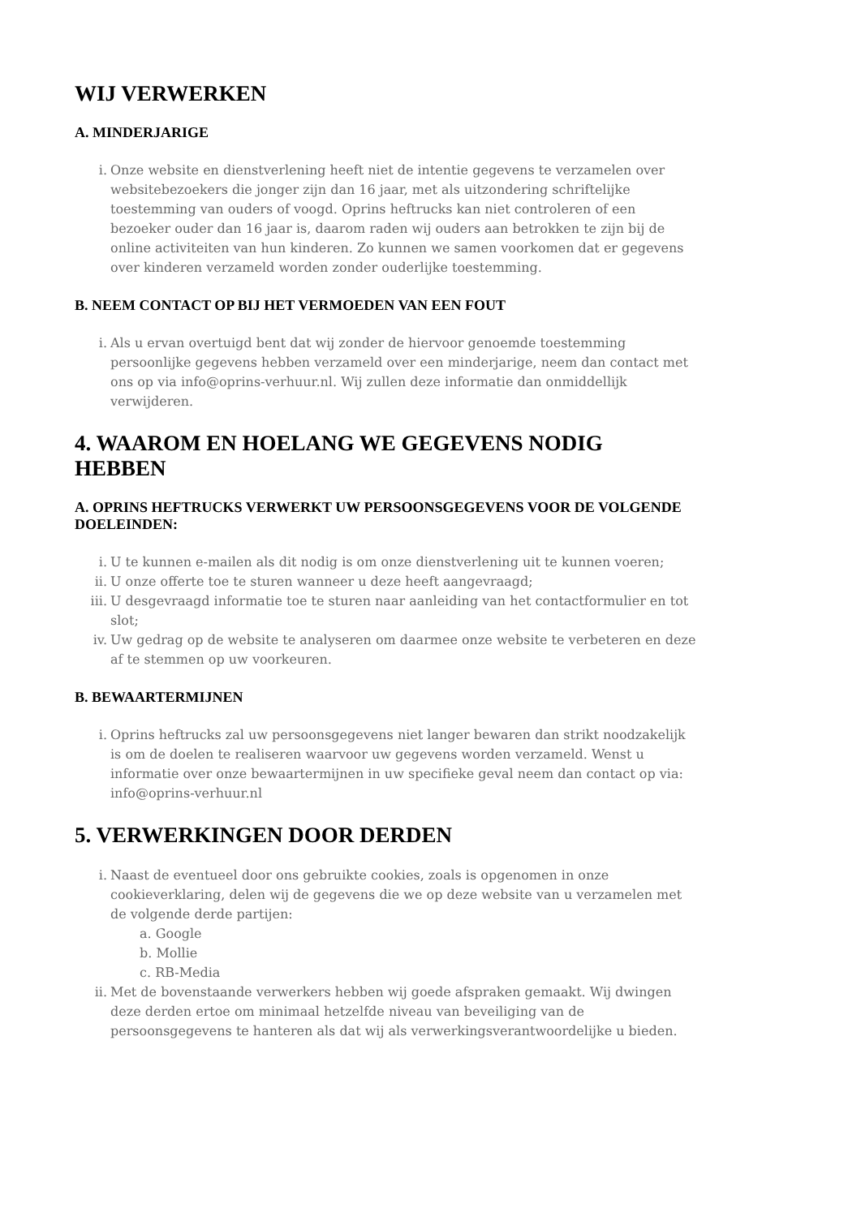WIJ VERWERKEN
A. MINDERJARIGE
i. Onze website en dienstverlening heeft niet de intentie gegevens te verzamelen over websitebezoekers die jonger zijn dan 16 jaar, met als uitzondering schriftelijke toestemming van ouders of voogd. Oprins heftrucks kan niet controleren of een bezoeker ouder dan 16 jaar is, daarom raden wij ouders aan betrokken te zijn bij de online activiteiten van hun kinderen. Zo kunnen we samen voorkomen dat er gegevens over kinderen verzameld worden zonder ouderlijke toestemming.
B. NEEM CONTACT OP BIJ HET VERMOEDEN VAN EEN FOUT
i. Als u ervan overtuigd bent dat wij zonder de hiervoor genoemde toestemming persoonlijke gegevens hebben verzameld over een minderjarige, neem dan contact met ons op via info@oprins-verhuur.nl. Wij zullen deze informatie dan onmiddellijk verwijderen.
4. WAAROM EN HOELANG WE GEGEVENS NODIG HEBBEN
A. OPRINS HEFTRUCKS VERWERKT UW PERSOONSGEGEVENS VOOR DE VOLGENDE DOELEINDEN:
i. U te kunnen e-mailen als dit nodig is om onze dienstverlening uit te kunnen voeren;
ii. U onze offerte toe te sturen wanneer u deze heeft aangevraagd;
iii. U desgevraagd informatie toe te sturen naar aanleiding van het contactformulier en tot slot;
iv. Uw gedrag op de website te analyseren om daarmee onze website te verbeteren en deze af te stemmen op uw voorkeuren.
B. BEWAARTERMIJNEN
i. Oprins heftrucks zal uw persoonsgegevens niet langer bewaren dan strikt noodzakelijk is om de doelen te realiseren waarvoor uw gegevens worden verzameld. Wenst u informatie over onze bewaartermijnen in uw specifieke geval neem dan contact op via: info@oprins-verhuur.nl
5. VERWERKINGEN DOOR DERDEN
i. Naast de eventueel door ons gebruikte cookies, zoals is opgenomen in onze cookieverklaring, delen wij de gegevens die we op deze website van u verzamelen met de volgende derde partijen:
a. Google
b. Mollie
c. RB-Media
ii. Met de bovenstaande verwerkers hebben wij goede afspraken gemaakt. Wij dwingen deze derden ertoe om minimaal hetzelfde niveau van beveiliging van de persoonsgegevens te hanteren als dat wij als verwerkingsverantwoordelijke u bieden.